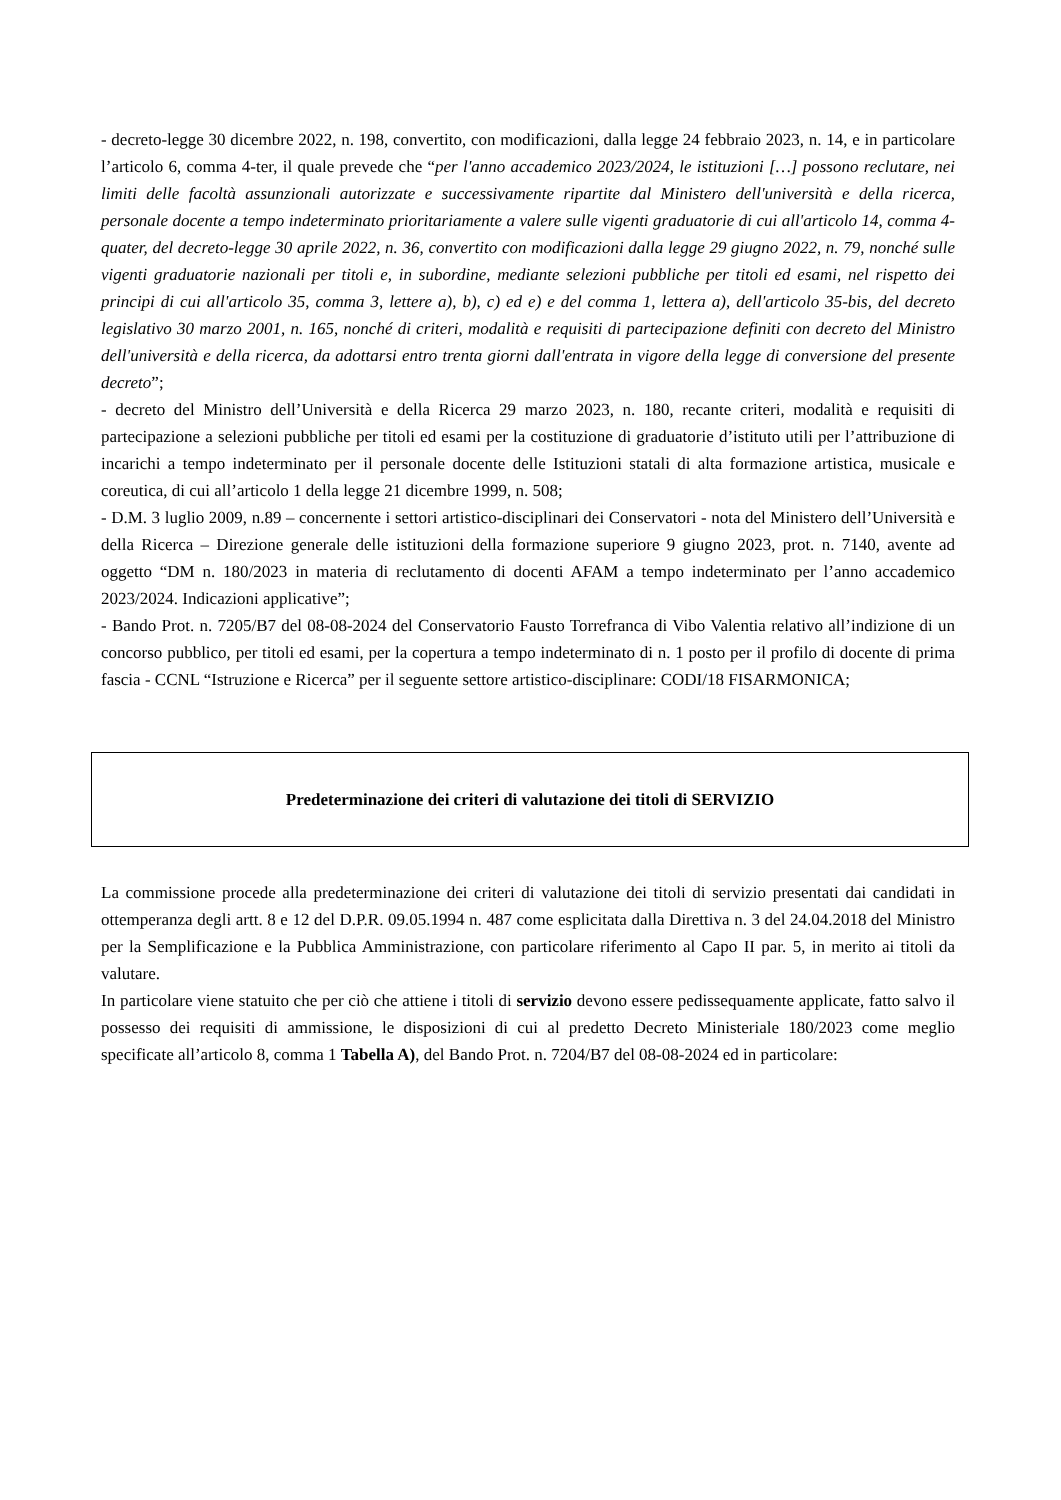- decreto-legge 30 dicembre 2022, n. 198, convertito, con modificazioni, dalla legge 24 febbraio 2023, n. 14, e in particolare l’articolo 6, comma 4-ter, il quale prevede che “per l'anno accademico 2023/2024, le istituzioni […] possono reclutare, nei limiti delle facoltà assunzionali autorizzate e successivamente ripartite dal Ministero dell'università e della ricerca, personale docente a tempo indeterminato prioritariamente a valere sulle vigenti graduatorie di cui all'articolo 14, comma 4- quater, del decreto-legge 30 aprile 2022, n. 36, convertito con modificazioni dalla legge 29 giugno 2022, n. 79, nonché sulle vigenti graduatorie nazionali per titoli e, in subordine, mediante selezioni pubbliche per titoli ed esami, nel rispetto dei principi di cui all'articolo 35, comma 3, lettere a), b), c) ed e) e del comma 1, lettera a), dell'articolo 35-bis, del decreto legislativo 30 marzo 2001, n. 165, nonché di criteri, modalità e requisiti di partecipazione definiti con decreto del Ministro dell'università e della ricerca, da adottarsi entro trenta giorni dall'entrata in vigore della legge di conversione del presente decreto”;
- decreto del Ministro dell’Università e della Ricerca 29 marzo 2023, n. 180, recante criteri, modalità e requisiti di partecipazione a selezioni pubbliche per titoli ed esami per la costituzione di graduatorie d’istituto utili per l’attribuzione di incarichi a tempo indeterminato per il personale docente delle Istituzioni statali di alta formazione artistica, musicale e coreutica, di cui all’articolo 1 della legge 21 dicembre 1999, n. 508;
- D.M. 3 luglio 2009, n.89 – concernente i settori artistico-disciplinari dei Conservatori - nota del Ministero dell’Università e della Ricerca – Direzione generale delle istituzioni della formazione superiore 9 giugno 2023, prot. n. 7140, avente ad oggetto “DM n. 180/2023 in materia di reclutamento di docenti AFAM a tempo indeterminato per l’anno accademico 2023/2024. Indicazioni applicative”;
- Bando Prot. n. 7205/B7 del 08-08-2024 del Conservatorio Fausto Torrefranca di Vibo Valentia relativo all’indizione di un concorso pubblico, per titoli ed esami, per la copertura a tempo indeterminato di n. 1 posto per il profilo di docente di prima fascia - CCNL “Istruzione e Ricerca” per il seguente settore artistico-disciplinare: CODI/18 FISARMONICA;
Predeterminazione dei criteri di valutazione dei titoli di SERVIZIO
La commissione procede alla predeterminazione dei criteri di valutazione dei titoli di servizio presentati dai candidati in ottemperanza degli artt. 8 e 12 del D.P.R. 09.05.1994 n. 487 come esplicitata dalla Direttiva n. 3 del 24.04.2018 del Ministro per la Semplificazione e la Pubblica Amministrazione, con particolare riferimento al Capo II par. 5, in merito ai titoli da valutare.
In particolare viene statuito che per ciò che attiene i titoli di servizio devono essere pedissequamente applicate, fatto salvo il possesso dei requisiti di ammissione, le disposizioni di cui al predetto Decreto Ministeriale 180/2023 come meglio specificate all’articolo 8, comma 1 Tabella A), del Bando Prot. n. 7204/B7 del 08-08-2024 ed in particolare: